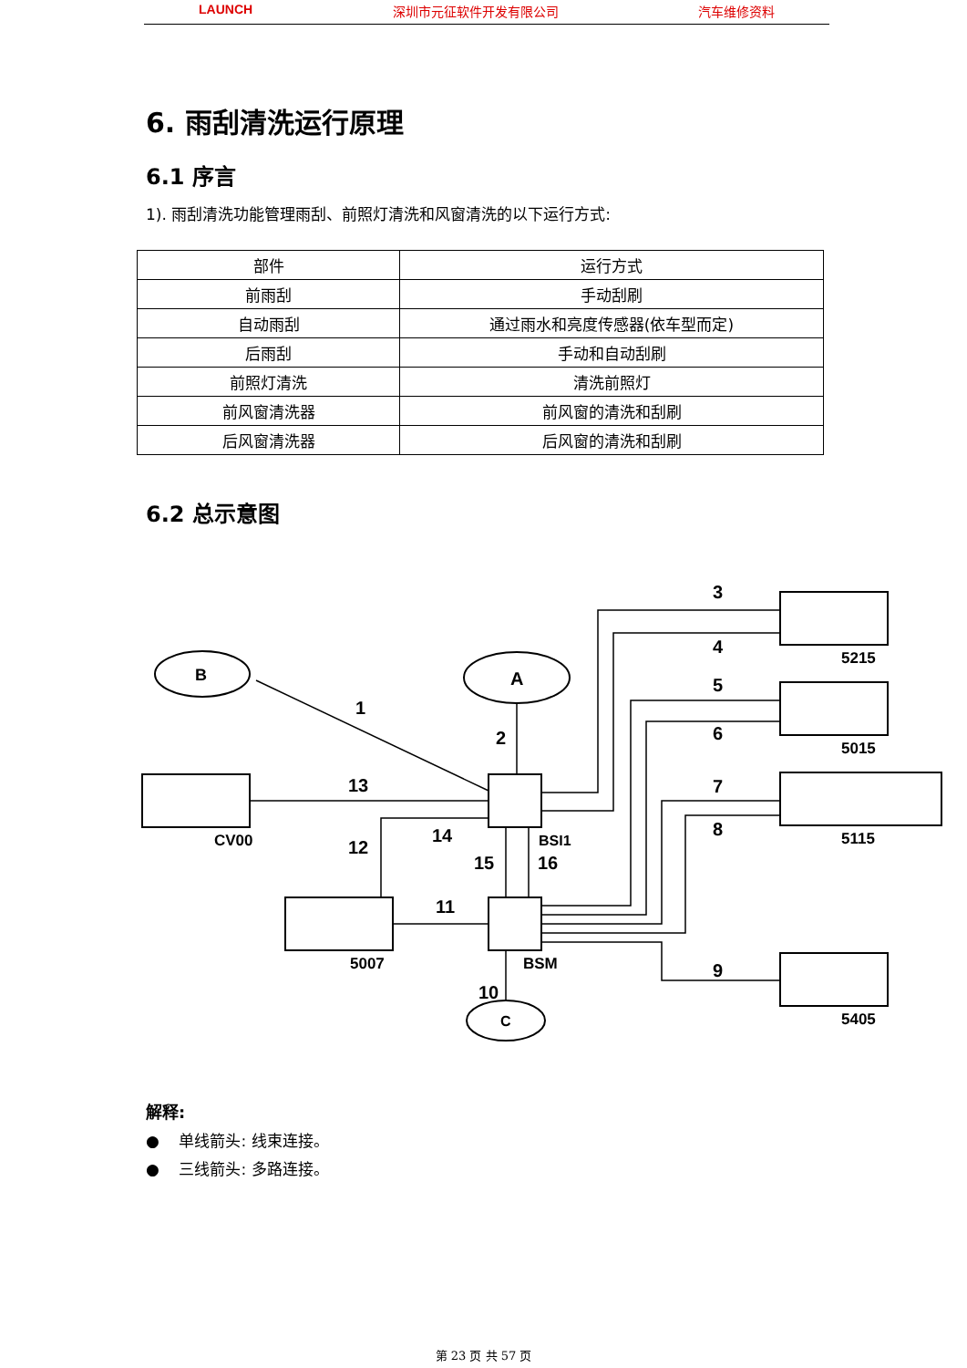LAUNCH 深圳市元征软件开发有限公司 汽车维修资料
6. 雨刮清洗运行原理
6.1 序言
1). 雨刮清洗功能管理雨刮、前照灯清洗和风窗清洗的以下运行方式:
| 部件 | 运行方式 |
| --- | --- |
| 前雨刮 | 手动刮刷 |
| 自动雨刮 | 通过雨水和亮度传感器(依车型而定) |
| 后雨刮 | 手动和自动刮刷 |
| 前照灯清洗 | 清洗前照灯 |
| 前风窗清洗器 | 前风窗的清洗和刮刷 |
| 后风窗清洗器 | 后风窗的清洗和刮刷 |
6.2 总示意图
B
A
C
3
4
5
6
7
8
9
1
2
13
12
14
15
16
11
10
CV00
BSI1
5007
BSM
5215
5015
5115
5405
解释:
● 单线箭头: 线束连接。
● 三线箭头: 多路连接。
第 23 页 共 57 页